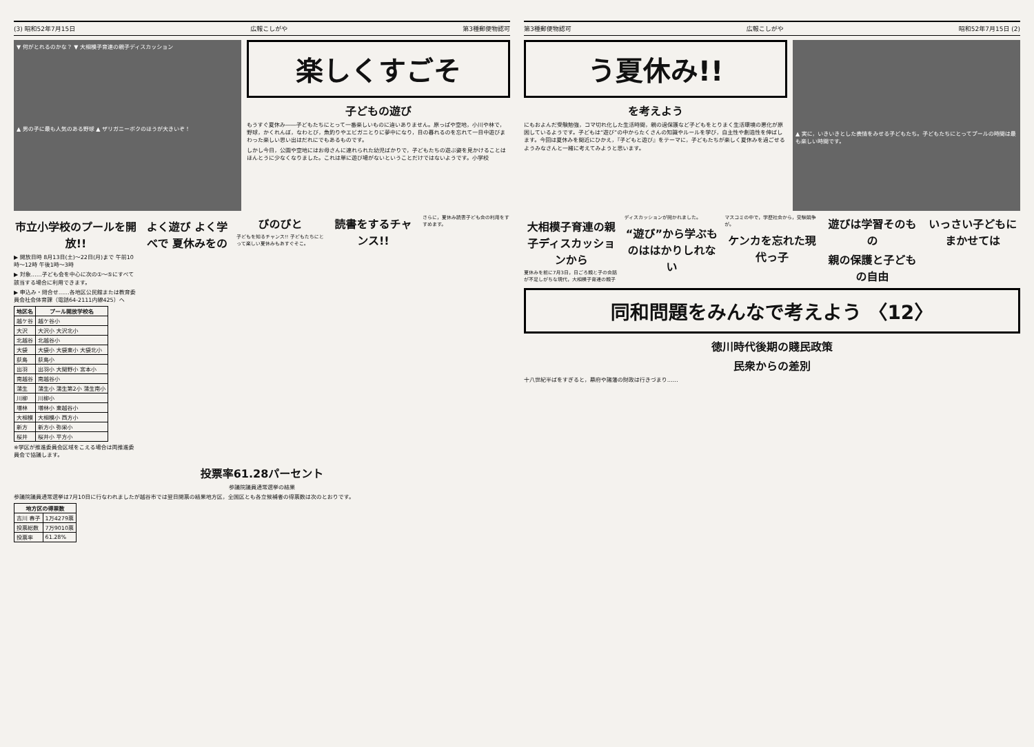(3) 昭和52年7月15日 広報こしがや 第3種郵便物認可
▼ 何がとれるのかな？ ▼ 大相模子育連の親子ディスカッション
▲ 男の子に最も人気のある野球 ▲ ザリガニーボクのほうが大きいぞ！
楽しくすごそ
子どもの遊び
もうすぐ夏休み――子どもたちにとって一番楽しいものに違いありません。原っぱや空地，小川や林で，野球，かくれんぼ，なわとび，魚釣りやエビガニとりに夢中になり，日の暮れるのを忘れて一日中遊びまわった楽しい思い出はだれにでもあるものです。
しかし今日，公園や空地にはお母さんに連れられた幼児ばかりで，子どもたちの遊ぶ姿を見かけることはほんとうに少なくなりました。これは単に遊び場がないということだけではないようです。小学校
市立小学校のプールを開放!!
▶ 開放日時 8月13日(土)～22日(月)まで 午前10時～12時 午後1時～3時
▶ 対象……子ども会を中心に次の①～⑤にすべて該当する場合に利用できます。
▶ 申込み・問合せ……各地区公民館または教育委員会社会体育課（電話64-2111内線425）へ
| 地区名 | プール開放学校名 |
| --- | --- |
| 越ケ谷 | 越ケ谷小 |
| 大沢 | 大沢小 大沢北小 |
| 北越谷 | 北越谷小 |
| 大袋 | 大袋小 大袋東小 大袋北小 |
| 荻島 | 荻島小 |
| 出羽 | 出羽小 大間野小 宮本小 |
| 南越谷 | 南越谷小 |
| 蒲生 | 蒲生小 蒲生第2小 蒲生南小 |
| 川柳 | 川柳小 |
| 増林 | 増林小 東越谷小 |
| 大相模 | 大相模小 西方小 |
| 新方 | 新方小 弥栄小 |
| 桜井 | 桜井小 平方小 |
※学区が推進委員会区域をこえる場合は両推進委員会で協議します。
よく遊び よく学べで 夏休みをのびのびと
子どもを知るチャンス!! 子どもたちにとって楽しい夏休みもあすぐそこ。
読書をするチャンス!!
さらに，夏休み読書子ども会の利用をすすめます。
投票率61.28パーセント
参議院議員通常選挙の結果
参議院議員通常選挙は7月10日に行なわれましたが越谷市では翌日開票の結果地方区，全国区とも各立候補者の得票数は次のとおりです。
| 地方区の得票数 | |
| --- | --- |
| 吉川 春子 | 1万4279票 |
| 投票総数 | 7万9010票 |
| 投票率 | 61.28% |
第3種郵便物認可 広報こしがや 昭和52年7月15日 (2)
う夏休み!!
を考えよう
にもおよんだ受験勉強，コマ切れ化した生活時間，親の過保護など子どもをとりまく生活環境の悪化が原因しているようです。子どもは“遊び”の中からたくさんの知識やルールを学び，自主性や創造性を伸ばします。今回は夏休みを間近にひかえ，『子どもと遊び』をテーマに，子どもたちが楽しく夏休みを過ごせるようみなさんと一緒に考えてみようと思います。
▲ 実に，いきいきとした表情をみせる子どもたち。子どもたちにとってプールの時間は最も楽しい時間です。
大相模子育連の親子ディスカッションから
夏休みを前に7月3日，日ごろ親と子の会話が不足しがちな現代，大相模子育連の親子ディスカッションが開かれました。
“遊び”から学ぶものははかりしれない
マスコミの中で，学歴社会から，受験競争が。
ケンカを忘れた現代っ子
遊びは学習そのもの
親の保護と子どもの自由
いっさい子どもにまかせては
同和問題をみんなで考えよう 〈12〉
徳川時代後期の賤民政策
民衆からの差別
十八世紀半ばをすぎると，幕府や諸藩の財政は行きづまり……